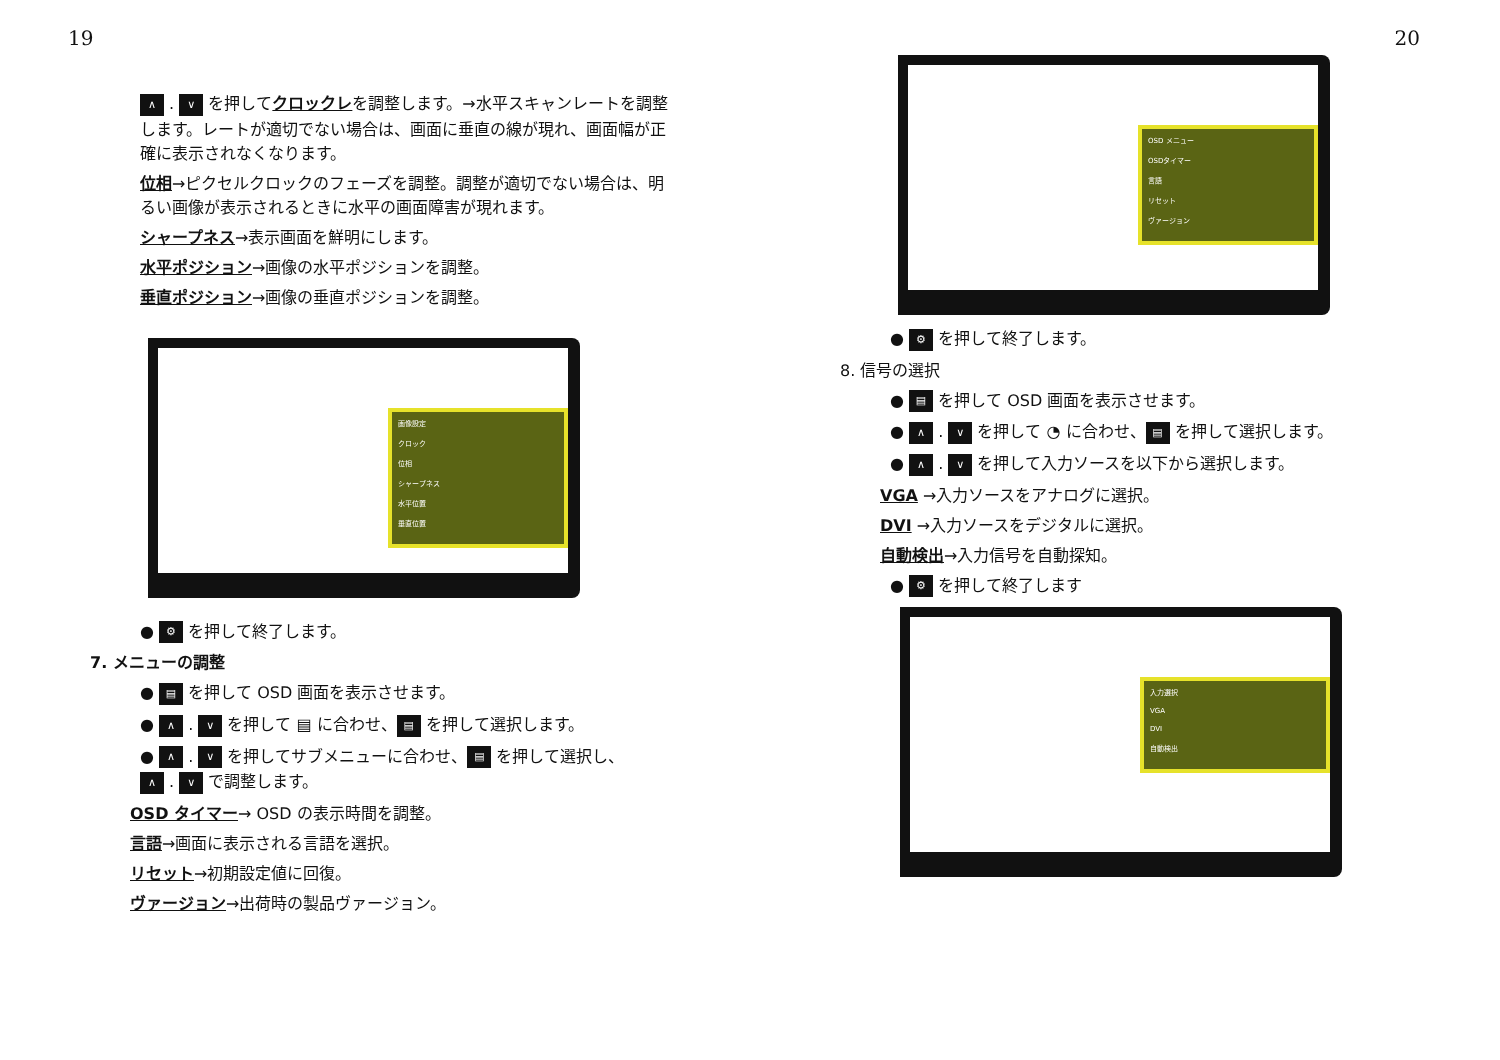19
∧ . ∨ を押してクロックレを調整します。→水平スキャンレートを調整します。レートが適切でない場合は、画面に垂直の線が現れ、画面幅が正確に表示されなくなります。
位相→ピクセルクロックのフェーズを調整。調整が適切でない場合は、明るい画像が表示されるときに水平の画面障害が現れます。
シャープネス→表示画面を鮮明にします。
水平ポジション→画像の水平ポジションを調整。
垂直ポジション→画像の垂直ポジションを調整。
画像設定
クロック
位相
シャープネス
水平位置
垂直位置
● ⚙ を押して終了します。
7. メニューの調整
● ▤ を押して OSD 画面を表示させます。
● ∧ . ∨ を押して ▤ に合わせ、 ▤ を押して選択します。
● ∧ . ∨ を押してサブメニューに合わせ、 ▤ を押して選択し、
∧ . ∨ で調整します。
OSD タイマー→ OSD の表示時間を調整。
言語→画面に表示される言語を選択。
リセット→初期設定値に回復。
ヴァージョン→出荷時の製品ヴァージョン。
20
OSD メニュー
OSDタイマー
言語
リセット
ヴァージョン
● ⚙ を押して終了します。
8. 信号の選択
● ▤ を押して OSD 画面を表示させます。
● ∧ . ∨ を押して ◔ に合わせ、 ▤ を押して選択します。
● ∧ . ∨ を押して入力ソースを以下から選択します。
VGA →入力ソースをアナログに選択。
DVI →入力ソースをデジタルに選択。
自動検出→入力信号を自動探知。
● ⚙ を押して終了します
入力選択
VGA
DVI
自動検出